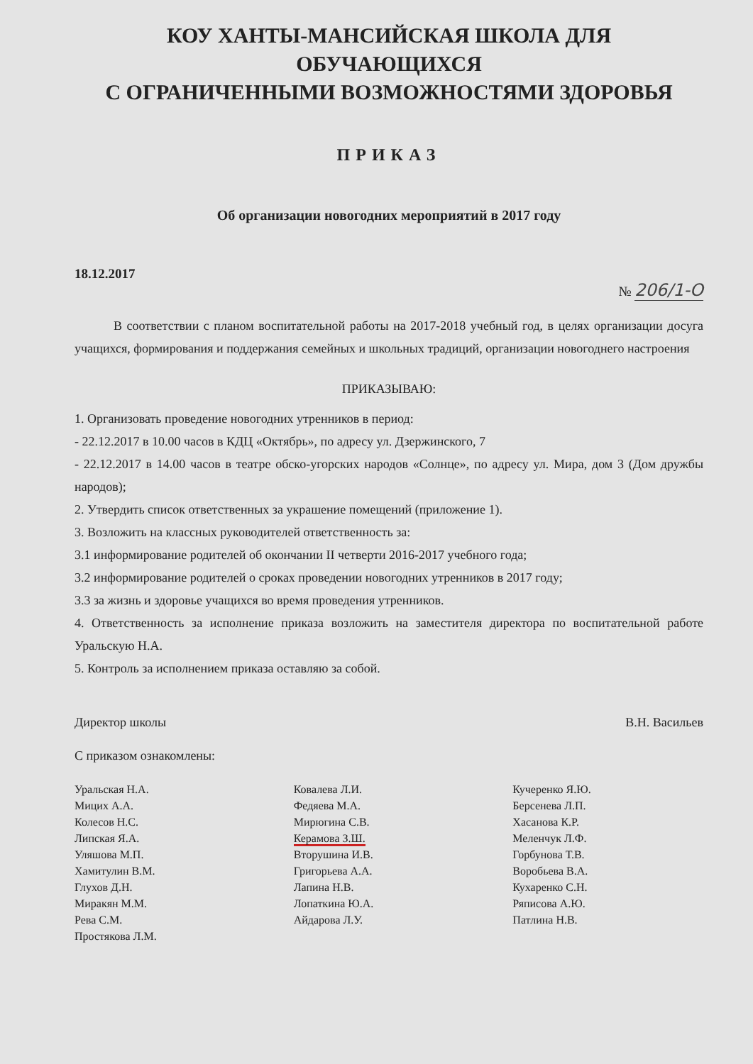КОУ ХАНТЫ-МАНСИЙСКАЯ ШКОЛА ДЛЯ ОБУЧАЮЩИХСЯ
С ОГРАНИЧЕННЫМИ ВОЗМОЖНОСТЯМИ ЗДОРОВЬЯ
ПРИКАЗ
Об организации новогодних мероприятий в 2017 году
18.12.2017 № 206/1-О
В соответствии с планом воспитательной работы на 2017-2018 учебный год, в целях организации досуга учащихся, формирования и поддержания семейных и школьных традиций, организации новогоднего настроения
ПРИКАЗЫВАЮ:
1. Организовать проведение новогодних утренников в период:
- 22.12.2017 в 10.00 часов в КДЦ «Октябрь», по адресу ул. Дзержинского, 7
- 22.12.2017 в 14.00 часов в театре обско-угорских народов «Солнце», по адресу ул. Мира, дом 3 (Дом дружбы народов);
2. Утвердить список ответственных за украшение помещений (приложение 1).
3. Возложить на классных руководителей ответственность за:
3.1 информирование родителей об окончании II четверти 2016-2017 учебного года;
3.2 информирование родителей о сроках проведении новогодних утренников в 2017 году;
3.3 за жизнь и здоровье учащихся во время проведения утренников.
4. Ответственность за исполнение приказа возложить на заместителя директора по воспитательной работе Уральскую Н.А.
5. Контроль за исполнением приказа оставляю за собой.
Директор школы В.Н. Васильев
С приказом ознакомлены:
Уральская Н.А.
Мицих А.А.
Колесов Н.С.
Липская Я.А.
Уляшова М.П.
Хамитулин В.М.
Глухов Д.Н.
Миракян М.М.
Рева С.М.
Простякова Л.М.
Ковалева Л.И.
Федяева М.А.
Мирюгина С.В.
Керамова З.Ш.
Вторушина И.В.
Григорьева А.А.
Лапина Н.В.
Лопаткина Ю.А.
Айдарова Л.У.
Кучеренко Я.Ю.
Берсенева Л.П.
Хасанова К.Р.
Меленчук Л.Ф.
Горбунова Т.В.
Воробьева В.А.
Кухаренко С.Н.
Ряписова А.Ю.
Патлина Н.В.